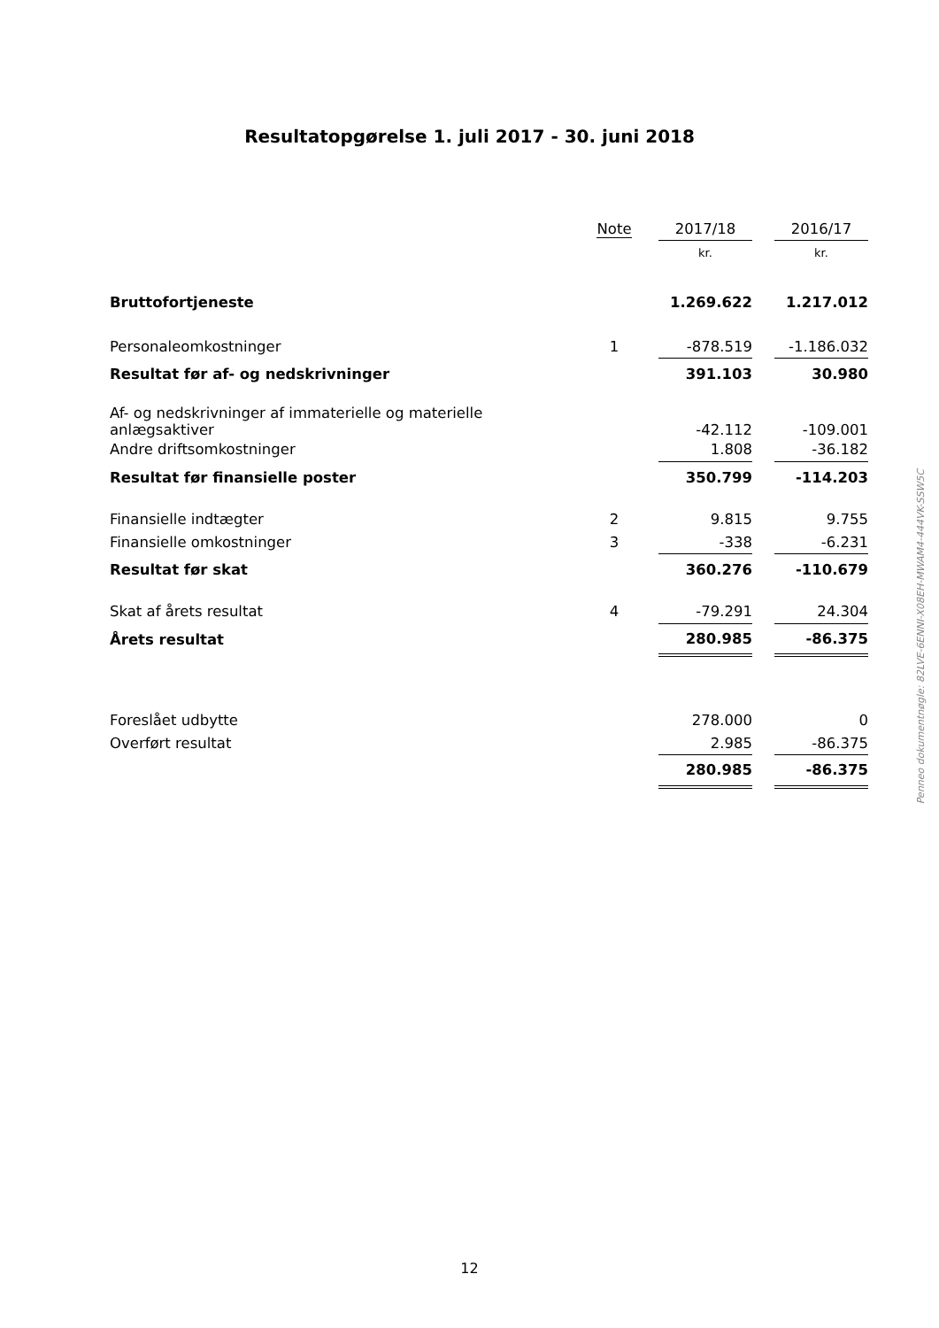Resultatopgørelse 1. juli 2017 - 30. juni 2018
| | Note | 2017/18 | | 2016/17 |
| | | kr. | | kr. |
| Bruttofortjeneste | | 1.269.622 | | 1.217.012 |
| Personaleomkostninger | 1 | -878.519 | | -1.186.032 |
| Resultat før af- og nedskrivninger | | 391.103 | | 30.980 |
| Af- og nedskrivninger af immaterielle og materielle anlægsaktiver | | -42.112 | | -109.001 |
| Andre driftsomkostninger | | 1.808 | | -36.182 |
| Resultat før finansielle poster | | 350.799 | | -114.203 |
| Finansielle indtægter | 2 | 9.815 | | 9.755 |
| Finansielle omkostninger | 3 | -338 | | -6.231 |
| Resultat før skat | | 360.276 | | -110.679 |
| Skat af årets resultat | 4 | -79.291 | | 24.304 |
| Årets resultat | | 280.985 | | -86.375 |
| Foreslået udbytte | | 278.000 | | 0 |
| Overført resultat | | 2.985 | | -86.375 |
| | | 280.985 | | -86.375 |
Penneo dokumentnøgle: 82LVE-6ENNI-X08EH-MWAM4-444VK-SSW5C
12